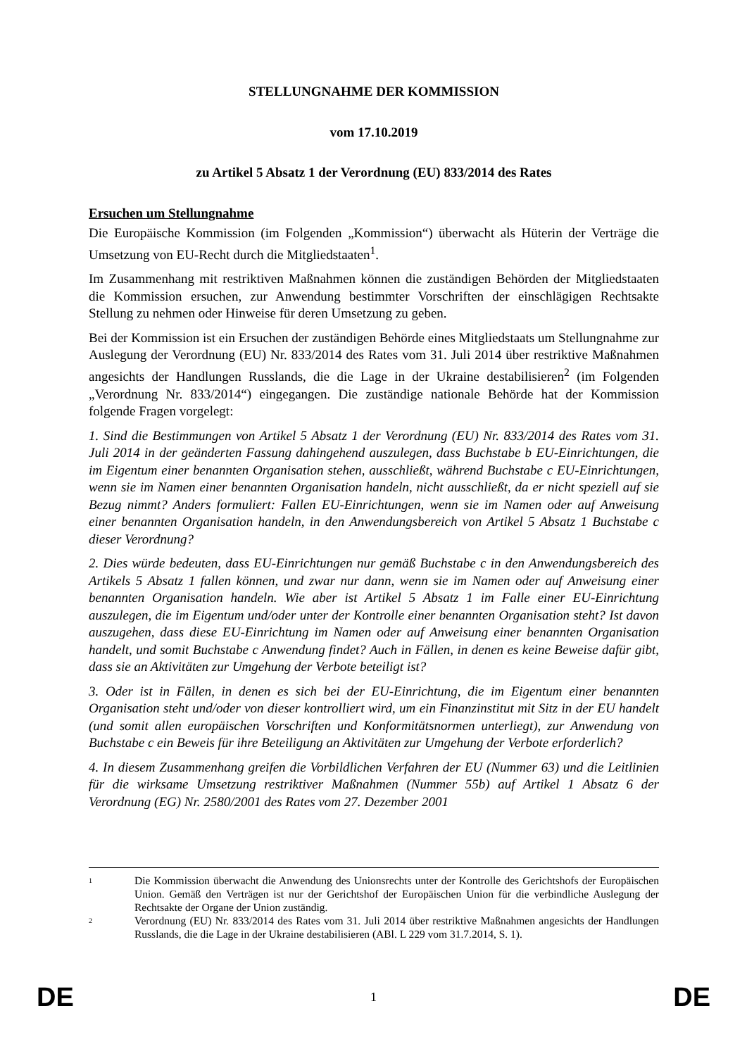STELLUNGNAHME DER KOMMISSION
vom 17.10.2019
zu Artikel 5 Absatz 1 der Verordnung (EU) 833/2014 des Rates
Ersuchen um Stellungnahme
Die Europäische Kommission (im Folgenden „Kommission“) überwacht als Hüterin der Verträge die Umsetzung von EU-Recht durch die Mitgliedstaaten<sup>1</sup>.
Im Zusammenhang mit restriktiven Maßnahmen können die zuständigen Behörden der Mitgliedstaaten die Kommission ersuchen, zur Anwendung bestimmter Vorschriften der einschlägigen Rechtsakte Stellung zu nehmen oder Hinweise für deren Umsetzung zu geben.
Bei der Kommission ist ein Ersuchen der zuständigen Behörde eines Mitgliedstaats um Stellungnahme zur Auslegung der Verordnung (EU) Nr. 833/2014 des Rates vom 31. Juli 2014 über restriktive Maßnahmen angesichts der Handlungen Russlands, die die Lage in der Ukraine destabilisieren<sup>2</sup> (im Folgenden „Verordnung Nr. 833/2014“) eingegangen. Die zuständige nationale Behörde hat der Kommission folgende Fragen vorgelegt:
1. Sind die Bestimmungen von Artikel 5 Absatz 1 der Verordnung (EU) Nr. 833/2014 des Rates vom 31. Juli 2014 in der geänderten Fassung dahingehend auszulegen, dass Buchstabe b EU-Einrichtungen, die im Eigentum einer benannten Organisation stehen, ausschließt, während Buchstabe c EU-Einrichtungen, wenn sie im Namen einer benannten Organisation handeln, nicht ausschließt, da er nicht speziell auf sie Bezug nimmt? Anders formuliert: Fallen EU-Einrichtungen, wenn sie im Namen oder auf Anweisung einer benannten Organisation handeln, in den Anwendungsbereich von Artikel 5 Absatz 1 Buchstabe c dieser Verordnung?
2. Dies würde bedeuten, dass EU-Einrichtungen nur gemäß Buchstabe c in den Anwendungsbereich des Artikels 5 Absatz 1 fallen können, und zwar nur dann, wenn sie im Namen oder auf Anweisung einer benannten Organisation handeln. Wie aber ist Artikel 5 Absatz 1 im Falle einer EU-Einrichtung auszulegen, die im Eigentum und/oder unter der Kontrolle einer benannten Organisation steht? Ist davon auszugehen, dass diese EU-Einrichtung im Namen oder auf Anweisung einer benannten Organisation handelt, und somit Buchstabe c Anwendung findet? Auch in Fällen, in denen es keine Beweise dafür gibt, dass sie an Aktivitäten zur Umgehung der Verbote beteiligt ist?
3. Oder ist in Fällen, in denen es sich bei der EU-Einrichtung, die im Eigentum einer benannten Organisation steht und/oder von dieser kontrolliert wird, um ein Finanzinstitut mit Sitz in der EU handelt (und somit allen europäischen Vorschriften und Konformitätsnormen unterliegt), zur Anwendung von Buchstabe c ein Beweis für ihre Beteiligung an Aktivitäten zur Umgehung der Verbote erforderlich?
4. In diesem Zusammenhang greifen die Vorbildlichen Verfahren der EU (Nummer 63) und die Leitlinien für die wirksame Umsetzung restriktiver Maßnahmen (Nummer 55b) auf Artikel 1 Absatz 6 der Verordnung (EG) Nr. 2580/2001 des Rates vom 27. Dezember 2001
1
Die Kommission überwacht die Anwendung des Unionsrechts unter der Kontrolle des Gerichtshofs der Europäischen Union. Gemäß den Verträgen ist nur der Gerichtshof der Europäischen Union für die verbindliche Auslegung der Rechtsakte der Organe der Union zuständig.
2
Verordnung (EU) Nr. 833/2014 des Rates vom 31. Juli 2014 über restriktive Maßnahmen angesichts der Handlungen Russlands, die die Lage in der Ukraine destabilisieren (ABl. L 229 vom 31.7.2014, S. 1).
DE 1 DE